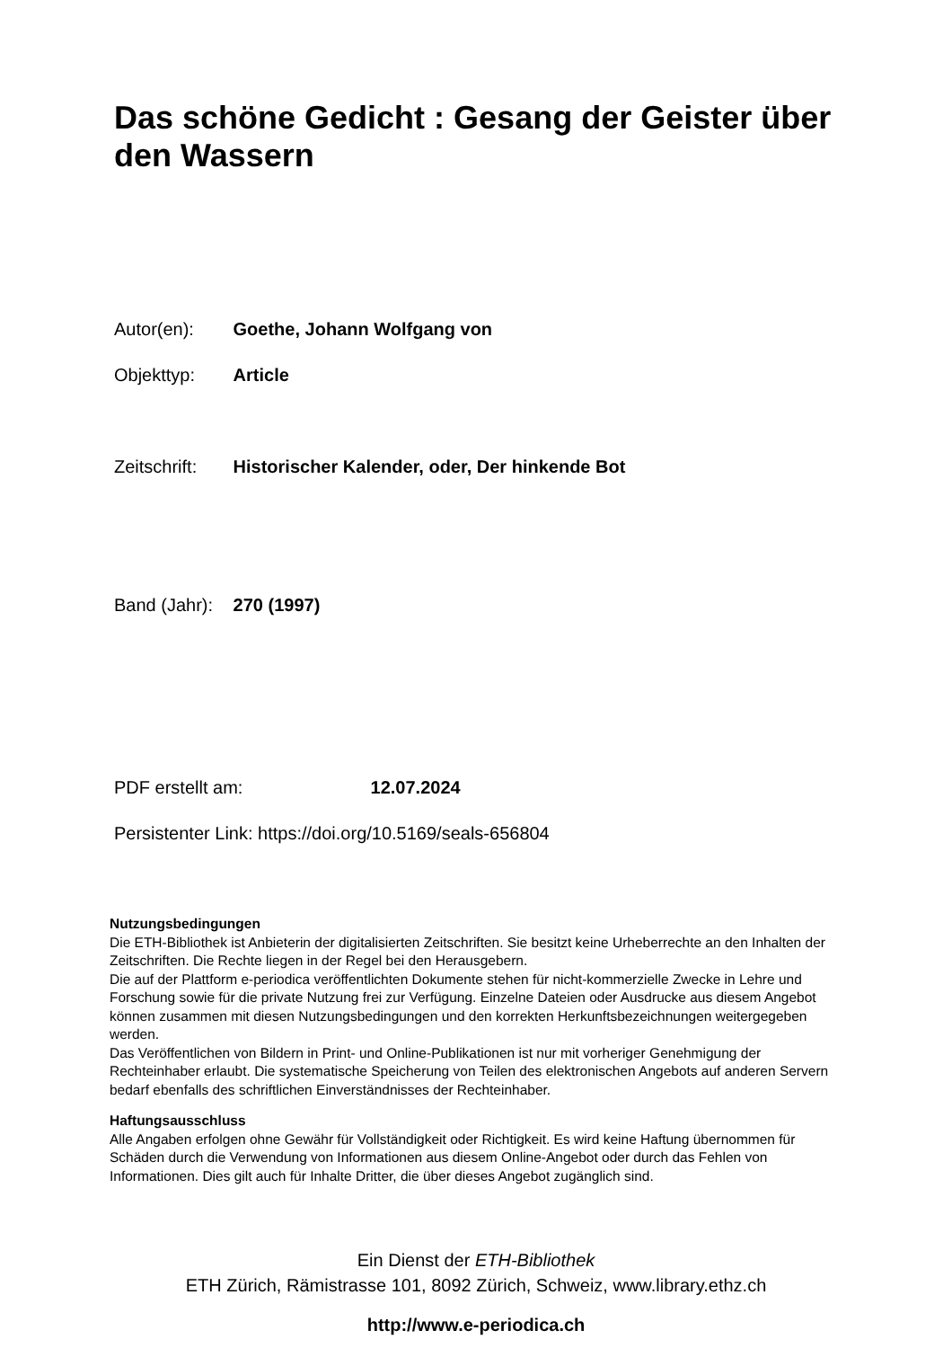Das schöne Gedicht : Gesang der Geister über den Wassern
Autor(en): Goethe, Johann Wolfgang von
Objekttyp: Article
Zeitschrift: Historischer Kalender, oder, Der hinkende Bot
Band (Jahr): 270 (1997)
PDF erstellt am: 12.07.2024
Persistenter Link: https://doi.org/10.5169/seals-656804
Nutzungsbedingungen
Die ETH-Bibliothek ist Anbieterin der digitalisierten Zeitschriften. Sie besitzt keine Urheberrechte an den Inhalten der Zeitschriften. Die Rechte liegen in der Regel bei den Herausgebern.
Die auf der Plattform e-periodica veröffentlichten Dokumente stehen für nicht-kommerzielle Zwecke in Lehre und Forschung sowie für die private Nutzung frei zur Verfügung. Einzelne Dateien oder Ausdrucke aus diesem Angebot können zusammen mit diesen Nutzungsbedingungen und den korrekten Herkunftsbezeichnungen weitergegeben werden.
Das Veröffentlichen von Bildern in Print- und Online-Publikationen ist nur mit vorheriger Genehmigung der Rechteinhaber erlaubt. Die systematische Speicherung von Teilen des elektronischen Angebots auf anderen Servern bedarf ebenfalls des schriftlichen Einverständnisses der Rechteinhaber.
Haftungsausschluss
Alle Angaben erfolgen ohne Gewähr für Vollständigkeit oder Richtigkeit. Es wird keine Haftung übernommen für Schäden durch die Verwendung von Informationen aus diesem Online-Angebot oder durch das Fehlen von Informationen. Dies gilt auch für Inhalte Dritter, die über dieses Angebot zugänglich sind.
Ein Dienst der ETH-Bibliothek
ETH Zürich, Rämistrasse 101, 8092 Zürich, Schweiz, www.library.ethz.ch
http://www.e-periodica.ch